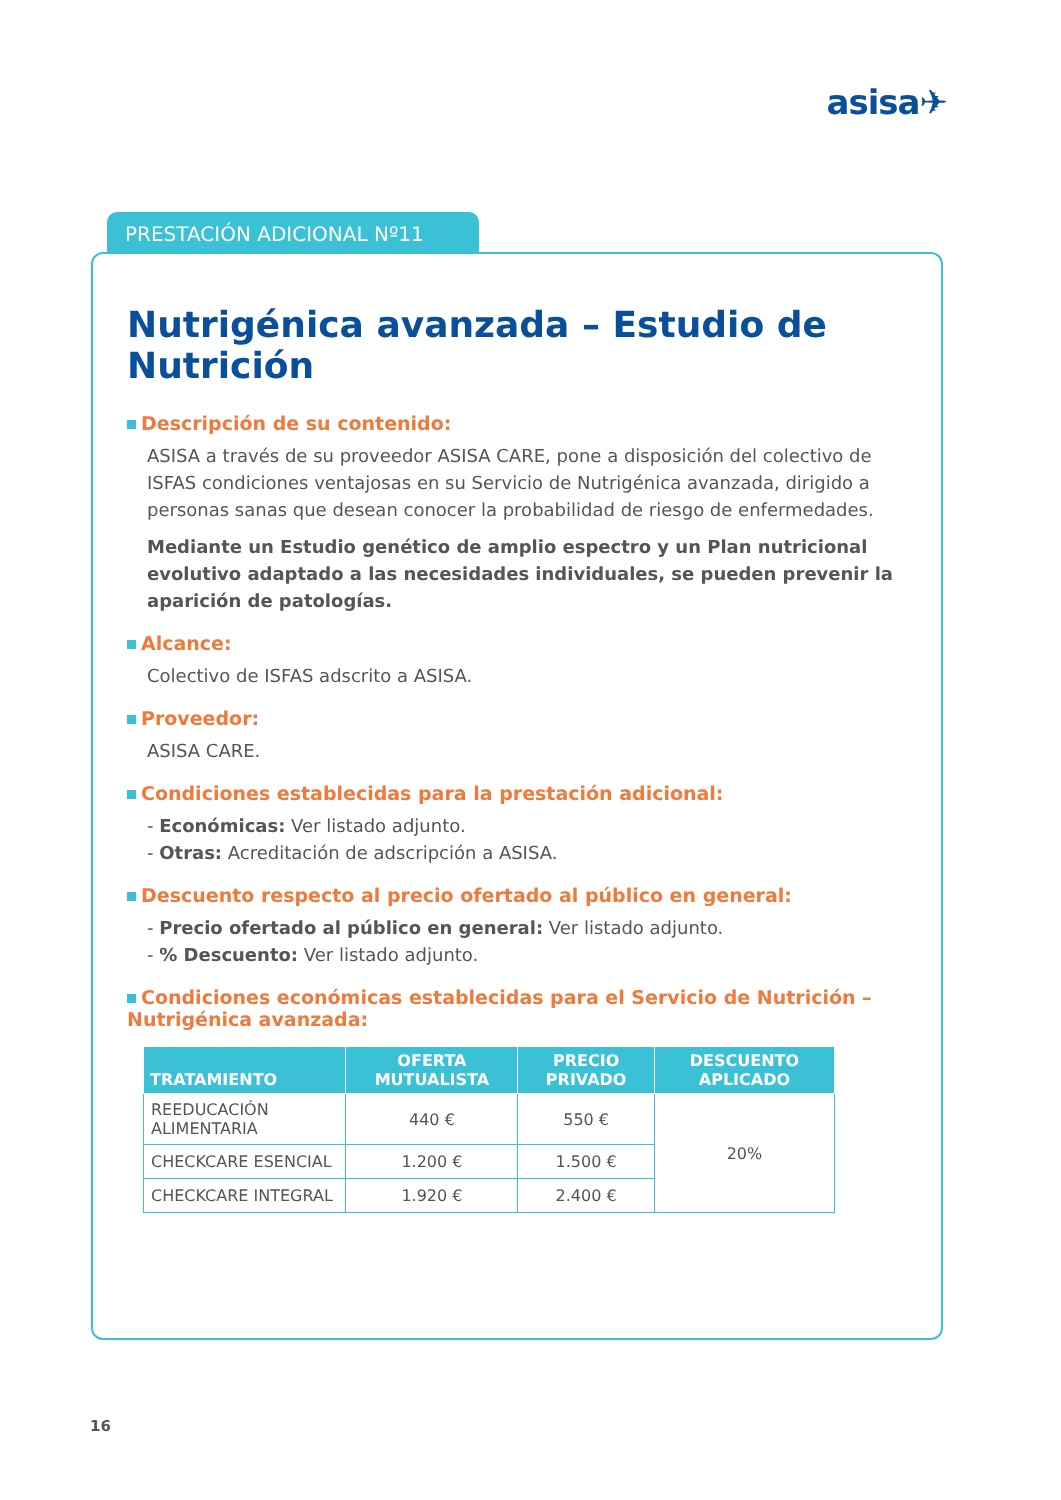asisa✈
PRESTACIÓN ADICIONAL Nº11
Nutrigénica avanzada – Estudio de Nutrición
Descripción de su contenido:
ASISA a través de su proveedor ASISA CARE, pone a disposición del colectivo de ISFAS condiciones ventajosas en su Servicio de Nutrigénica avanzada, dirigido a personas sanas que desean conocer la probabilidad de riesgo de enfermedades.
Mediante un Estudio genético de amplio espectro y un Plan nutricional evolutivo adaptado a las necesidades individuales, se pueden prevenir la aparición de patologías.
Alcance:
Colectivo de ISFAS adscrito a ASISA.
Proveedor:
ASISA CARE.
Condiciones establecidas para la prestación adicional:
- Económicas: Ver listado adjunto.
- Otras: Acreditación de adscripción a ASISA.
Descuento respecto al precio ofertado al público en general:
- Precio ofertado al público en general: Ver listado adjunto.
- % Descuento: Ver listado adjunto.
Condiciones económicas establecidas para el Servicio de Nutrición – Nutrigénica avanzada:
| TRATAMIENTO | OFERTA MUTUALISTA | PRECIO PRIVADO | DESCUENTO APLICADO |
| --- | --- | --- | --- |
| REEDUCACIÓN ALIMENTARIA | 440 € | 550 € | 20% |
| CHECKCARE ESENCIAL | 1.200 € | 1.500 € | |
| CHECKCARE INTEGRAL | 1.920 € | 2.400 € | |
16